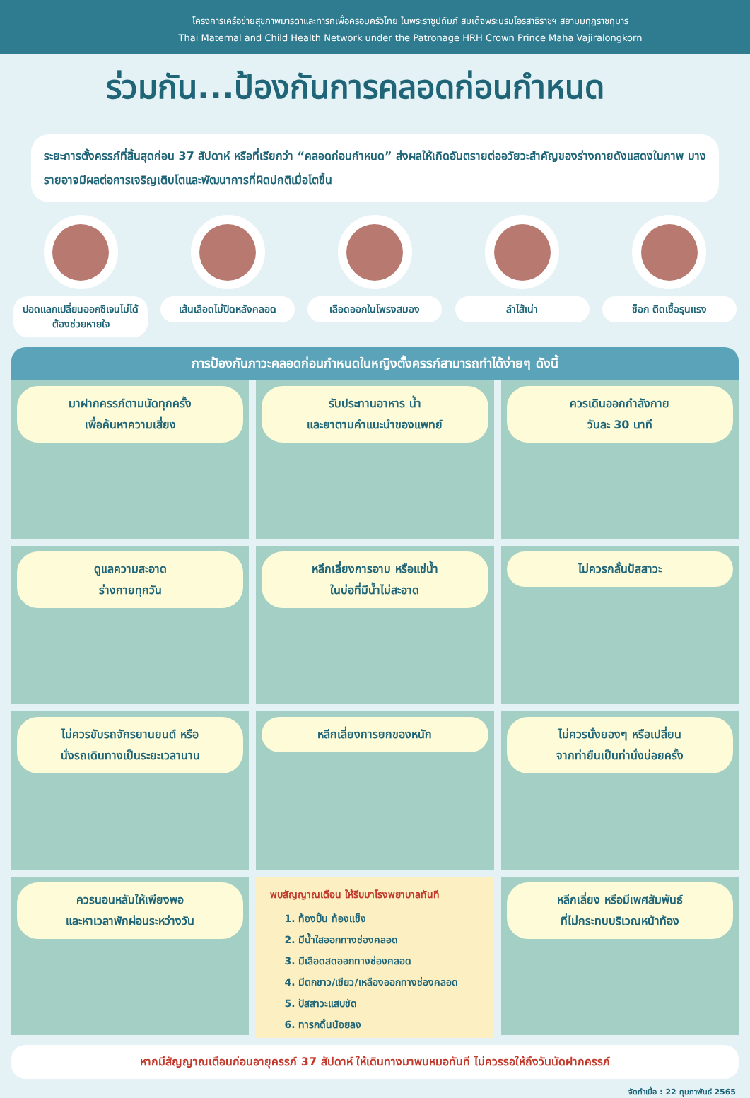โครงการเครือข่ายสุขภาพมารดาและทารกเพื่อครอบครัวไทย ในพระราชูปถัมภ์ สมเด็จพระบรมโอรสาธิราชฯ สยามมกุฎราชกุมาร
Thai Maternal and Child Health Network under the Patronage HRH Crown Prince Maha Vajiralongkorn
ร่วมกัน...ป้องกันการคลอดก่อนกำหนด
ระยะการตั้งครรภ์ที่สิ้นสุดก่อน 37 สัปดาห์ หรือที่เรียกว่า “คลอดก่อนกำหนด” ส่งผลให้เกิดอันตรายต่ออวัยวะสำคัญของร่างกายดังแสดงในภาพ บางรายอาจมีผลต่อการเจริญเติบโตและพัฒนาการที่ผิดปกติเมื่อโตขึ้น
ปอดแลกเปลี่ยนออกซิเจนไม่ได้ ต้องช่วยหายใจ
เส้นเลือดไม่ปิดหลังคลอด
เลือดออกในโพรงสมอง ลำไส้เน่า ช็อก ติดเชื้อรุนแรง
การป้องกันภาวะคลอดก่อนกำหนดในหญิงตั้งครรภ์สามารถทำได้ง่ายๆ ดังนี้
มาฝากครรภ์ตามนัดทุกครั้ง
เพื่อค้นหาความเสี่ยง
รับประทานอาหาร น้ำ
และยาตามคำแนะนำของแพทย์
ควรเดินออกกำลังกาย
วันละ 30 นาที
ดูแลความสะอาด
ร่างกายทุกวัน
หลีกเลี่ยงการอาบ หรือแช่น้ำ
ในบ่อที่มีน้ำไม่สะอาด
ไม่ควรกลั้นปัสสาวะ
ไม่ควรขับรถจักรยานยนต์ หรือ
นั่งรถเดินทางเป็นระยะเวลานาน
หลีกเลี่ยงการยกของหนัก
ไม่ควรนั่งยองๆ หรือเปลี่ยน
จากท่ายืนเป็นท่านั่งบ่อยครั้ง
ควรนอนหลับให้เพียงพอ
และหาเวลาพักผ่อนระหว่างวัน
พบสัญญาณเตือน ให้รีบมาโรงพยาบาลทันที
1. ท้องปั้น ท้องแข็ง
2. มีน้ำใสออกทางช่องคลอด
3. มีเลือดสดออกทางช่องคลอด
4. มีตกขาว/เขียว/เหลืองออกทางช่องคลอด
5. ปัสสาวะแสบขัด
6. ทารกดิ้นน้อยลง
หลีกเลี่ยง หรือมีเพศสัมพันธ์
ที่ไม่กระทบบริเวณหน้าท้อง
หากมีสัญญาณเตือนก่อนอายุครรภ์ 37 สัปดาห์ ให้เดินทางมาพบหมอทันที ไม่ควรรอให้ถึงวันนัดฝากครรภ์
จัดทำเมื่อ : 22 กุมภาพันธ์ 2565